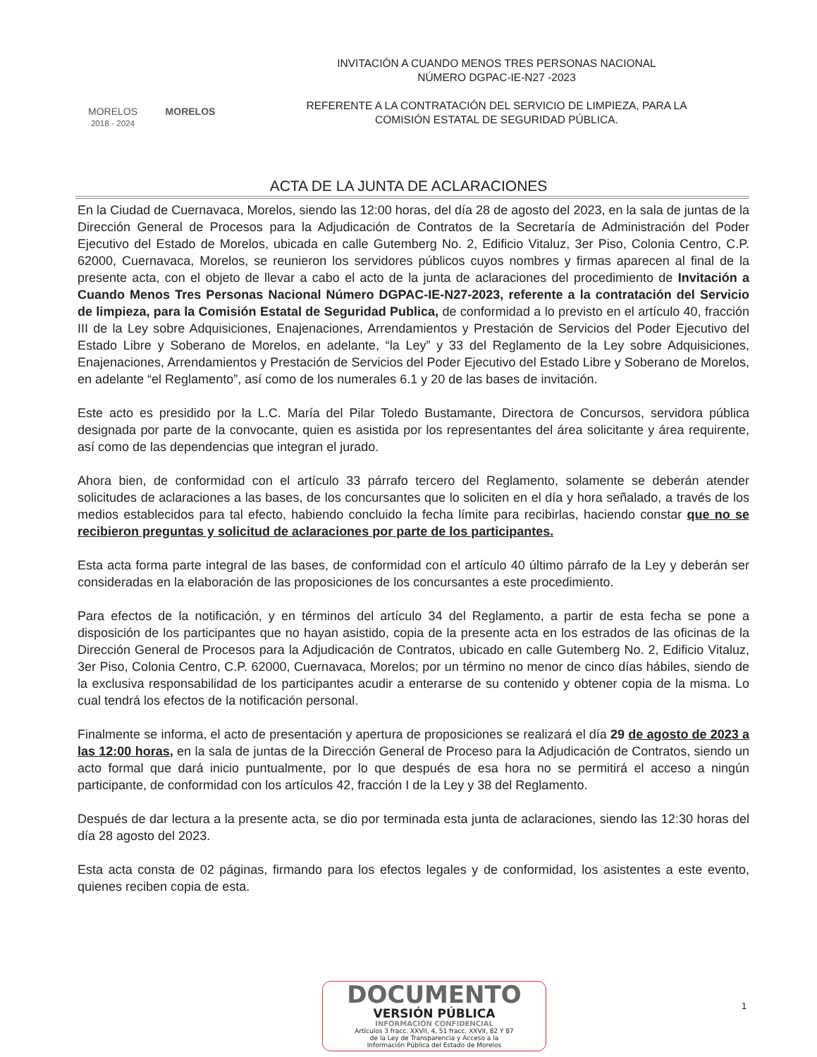MORELOS
2018 - 2024
MORELOS
INVITACIÓN A CUANDO MENOS TRES PERSONAS NACIONAL
NÚMERO DGPAC-IE-N27 -2023
REFERENTE A LA CONTRATACIÓN DEL SERVICIO DE LIMPIEZA, PARA LA
COMISIÓN ESTATAL DE SEGURIDAD PÚBLICA.
ACTA DE LA JUNTA DE ACLARACIONES
En la Ciudad de Cuernavaca, Morelos, siendo las 12:00 horas, del día 28 de agosto del 2023, en la sala de juntas de la Dirección General de Procesos para la Adjudicación de Contratos de la Secretaría de Administración del Poder Ejecutivo del Estado de Morelos, ubicada en calle Gutemberg No. 2, Edificio Vitaluz, 3er Piso, Colonia Centro, C.P. 62000, Cuernavaca, Morelos, se reunieron los servidores públicos cuyos nombres y firmas aparecen al final de la presente acta, con el objeto de llevar a cabo el acto de la junta de aclaraciones del procedimiento de Invitación a Cuando Menos Tres Personas Nacional Número DGPAC-IE-N27-2023, referente a la contratación del Servicio de limpieza, para la Comisión Estatal de Seguridad Publica, de conformidad a lo previsto en el artículo 40, fracción III de la Ley sobre Adquisiciones, Enajenaciones, Arrendamientos y Prestación de Servicios del Poder Ejecutivo del Estado Libre y Soberano de Morelos, en adelante, “la Ley” y 33 del Reglamento de la Ley sobre Adquisiciones, Enajenaciones, Arrendamientos y Prestación de Servicios del Poder Ejecutivo del Estado Libre y Soberano de Morelos, en adelante “el Reglamento”, así como de los numerales 6.1 y 20 de las bases de invitación.
Este acto es presidido por la L.C. María del Pilar Toledo Bustamante, Directora de Concursos, servidora pública designada por parte de la convocante, quien es asistida por los representantes del área solicitante y área requirente, así como de las dependencias que integran el jurado.
Ahora bien, de conformidad con el artículo 33 párrafo tercero del Reglamento, solamente se deberán atender solicitudes de aclaraciones a las bases, de los concursantes que lo soliciten en el día y hora señalado, a través de los medios establecidos para tal efecto, habiendo concluido la fecha límite para recibirlas, haciendo constar que no se recibieron preguntas y solicitud de aclaraciones por parte de los participantes.
Esta acta forma parte integral de las bases, de conformidad con el artículo 40 último párrafo de la Ley y deberán ser consideradas en la elaboración de las proposiciones de los concursantes a este procedimiento.
Para efectos de la notificación, y en términos del artículo 34 del Reglamento, a partir de esta fecha se pone a disposición de los participantes que no hayan asistido, copia de la presente acta en los estrados de las oficinas de la Dirección General de Procesos para la Adjudicación de Contratos, ubicado en calle Gutemberg No. 2, Edificio Vitaluz, 3er Piso, Colonia Centro, C.P. 62000, Cuernavaca, Morelos; por un término no menor de cinco días hábiles, siendo de la exclusiva responsabilidad de los participantes acudir a enterarse de su contenido y obtener copia de la misma. Lo cual tendrá los efectos de la notificación personal.
Finalmente se informa, el acto de presentación y apertura de proposiciones se realizará el día 29 de agosto de 2023 a las 12:00 horas, en la sala de juntas de la Dirección General de Proceso para la Adjudicación de Contratos, siendo un acto formal que dará inicio puntualmente, por lo que después de esa hora no se permitirá el acceso a ningún participante, de conformidad con los artículos 42, fracción I de la Ley y 38 del Reglamento.
Después de dar lectura a la presente acta, se dio por terminada esta junta de aclaraciones, siendo las 12:30 horas del día 28 agosto del 2023.
Esta acta consta de 02 páginas, firmando para los efectos legales y de conformidad, los asistentes a este evento, quienes reciben copia de esta.
DOCUMENTO
VERSIÓN PÚBLICA
INFORMACIÓN CONFIDENCIAL
Artículos 3 fracc. XXVII, 4, 51 fracc. XXVII, 82 Y 87
de la Ley de Transparencia y Acceso a la
Información Pública del Estado de Morelos
1